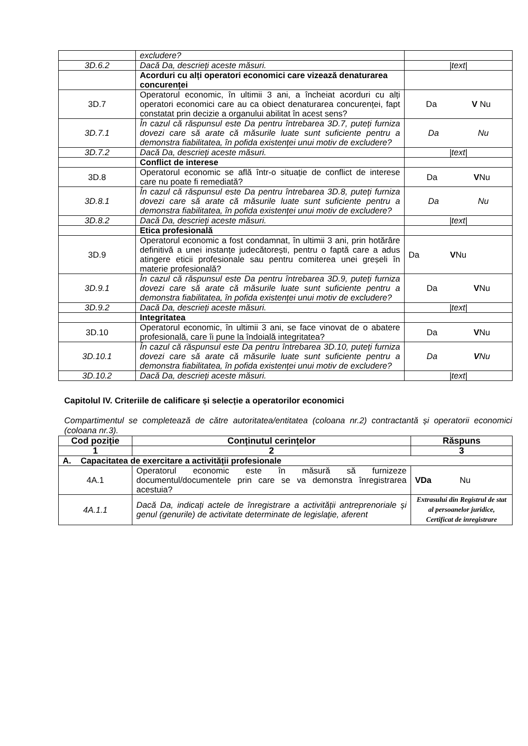| | excludere? | |
| 3D.6.2 | Dacă Da, descrieți aceste măsuri. | /text/ |
| | Acorduri cu alți operatori economici care vizează denaturarea concurenței | |
| 3D.7 | Operatorul economic, în ultimii 3 ani, a încheiat acorduri cu alți operatori economici care au ca obiect denaturarea concurenței, fapt constatat prin decizie a organului abilitat în acest sens? | Da V Nu |
| 3D.7.1 | În cazul că răspunsul este Da pentru întrebarea 3D.7, puteți furniza dovezi care să arate că măsurile luate sunt suficiente pentru a demonstra fiabilitatea, în pofida existenței unui motiv de excludere? | Da Nu |
| 3D.7.2 | Dacă Da, descrieți aceste măsuri. | /text/ |
| | Conflict de interese | |
| 3D.8 | Operatorul economic se află într-o situație de conflict de interese care nu poate fi remediată? | Da V Nu |
| 3D.8.1 | În cazul că răspunsul este Da pentru întrebarea 3D.8, puteți furniza dovezi care să arate că măsurile luate sunt suficiente pentru a demonstra fiabilitatea, în pofida existenței unui motiv de excludere? | Da Nu |
| 3D.8.2 | Dacă Da, descrieți aceste măsuri. | /text/ |
| | Etica profesională | |
| 3D.9 | Operatorul economic a fost condamnat, în ultimii 3 ani, prin hotărâre definitivă a unei instanțe judecătorești, pentru o faptă care a adus atingere eticii profesionale sau pentru comiterea unei greșeli în materie profesională? | Da V Nu |
| 3D.9.1 | În cazul că răspunsul este Da pentru întrebarea 3D.9, puteți furniza dovezi care să arate că măsurile luate sunt suficiente pentru a demonstra fiabilitatea, în pofida existenței unui motiv de excludere? | Da V Nu |
| 3D.9.2 | Dacă Da, descrieți aceste măsuri. | /text/ |
| | Integritatea | |
| 3D.10 | Operatorul economic, în ultimii 3 ani, se face vinovat de o abatere profesională, care îi pune la îndoială integritatea? | Da V Nu |
| 3D.10.1 | În cazul că răspunsul este Da pentru întrebarea 3D.10, puteți furniza dovezi care să arate că măsurile luate sunt suficiente pentru a demonstra fiabilitatea, în pofida existenței unui motiv de excludere? | Da V Nu |
| 3D.10.2 | Dacă Da, descrieți aceste măsuri. | /text/ |
Capitolul IV. Criteriile de calificare și selecție a operatorilor economici
Compartimentul se completează de către autoritatea/entitatea (coloana nr.2) contractantă și operatorii economici (coloana nr.3).
| Cod poziție | Conținutul cerințelor | Răspuns |
| --- | --- | --- |
| 1 | 2 | 3 |
| A. Capacitatea de exercitare a activității profesionale | | |
| 4A.1 | Operatorul economic este în măsură să furnizeze documentul/documentele prin care se va demonstra înregistrarea acestuia? | VDa Nu |
| 4A.1.1 | Dacă Da, indicați actele de înregistrare a activității antreprenoriale și genul (genurile) de activitate determinate de legislație, aferent | Extrasului din Registrul de stat al persoanelor juridice, Certificat de inregistrare |